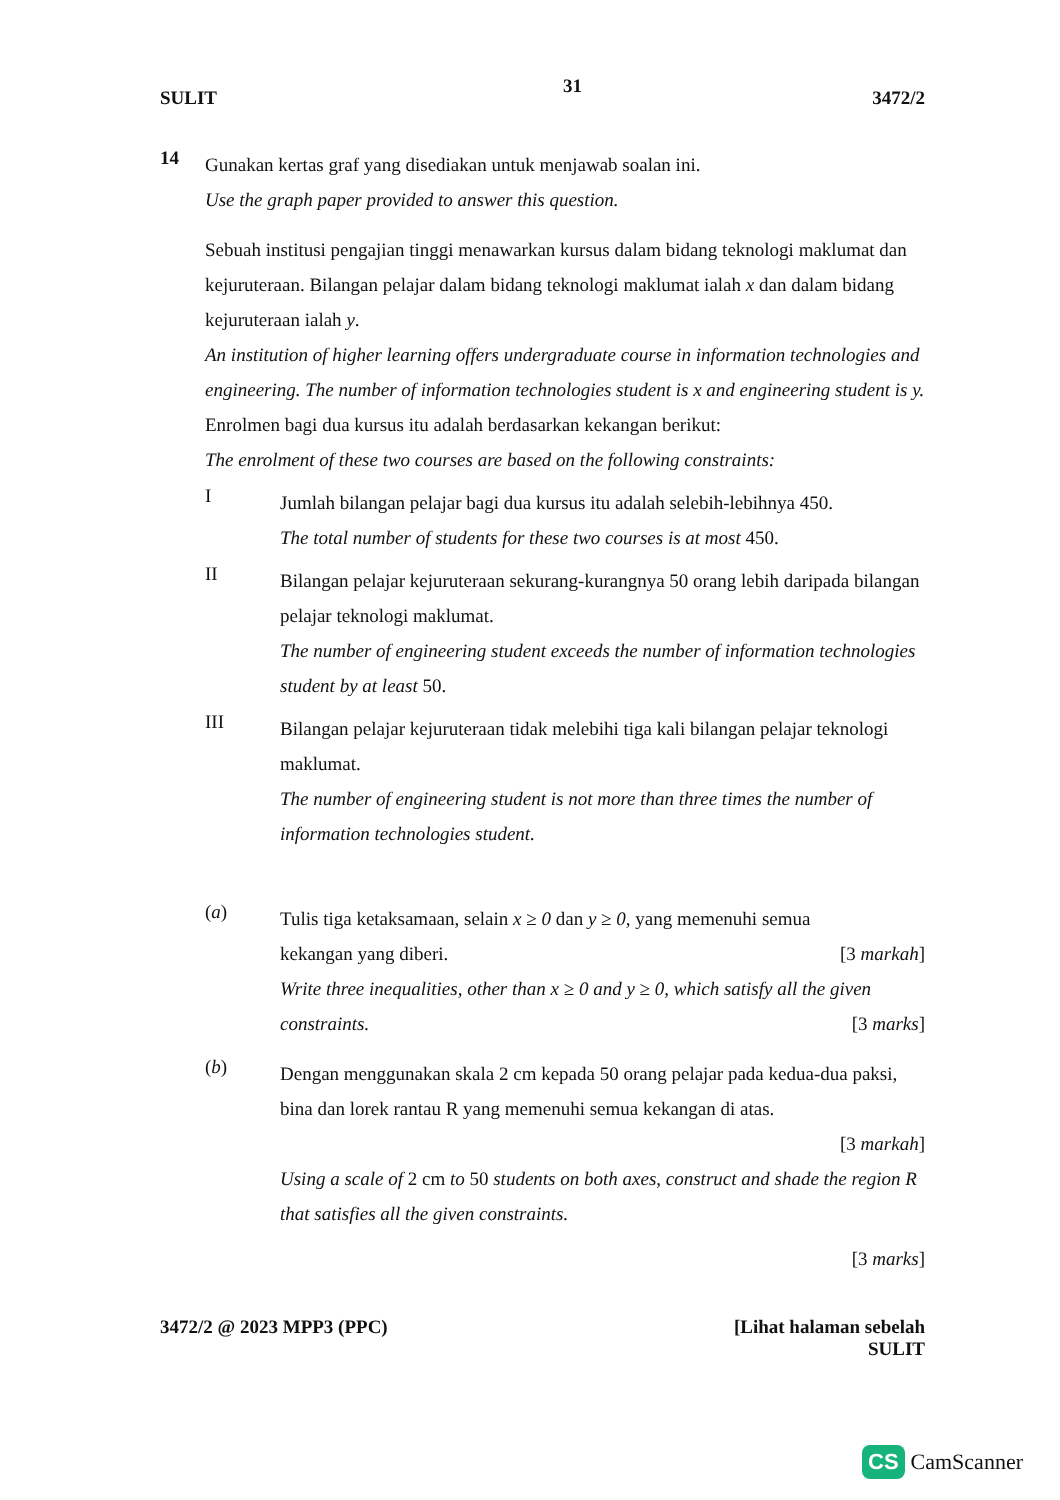31
SULIT 3472/2
14
Gunakan kertas graf yang disediakan untuk menjawab soalan ini.
Use the graph paper provided to answer this question.
Sebuah institusi pengajian tinggi menawarkan kursus dalam bidang teknologi maklumat dan kejuruteraan. Bilangan pelajar dalam bidang teknologi maklumat ialah x dan dalam bidang kejuruteraan ialah y.
An institution of higher learning offers undergraduate course in information technologies and engineering. The number of information technologies student is x and engineering student is y.
Enrolmen bagi dua kursus itu adalah berdasarkan kekangan berikut:
The enrolment of these two courses are based on the following constraints:
I
Jumlah bilangan pelajar bagi dua kursus itu adalah selebih-lebihnya 450.
The total number of students for these two courses is at most 450.
II
Bilangan pelajar kejuruteraan sekurang-kurangnya 50 orang lebih daripada bilangan pelajar teknologi maklumat.
The number of engineering student exceeds the number of information technologies student by at least 50.
III
Bilangan pelajar kejuruteraan tidak melebihi tiga kali bilangan pelajar teknologi maklumat.
The number of engineering student is not more than three times the number of information technologies student.
(a)
Tulis tiga ketaksamaan, selain x ≥ 0 dan y ≥ 0, yang memenuhi semua
kekangan yang diberi. [3 markah]
Write three inequalities, other than x ≥ 0 and y ≥ 0, which satisfy all the given
constraints. [3 marks]
(b)
Dengan menggunakan skala 2 cm kepada 50 orang pelajar pada kedua-dua paksi, bina dan lorek rantau R yang memenuhi semua kekangan di atas.
[3 markah]
Using a scale of 2 cm to 50 students on both axes, construct and shade the region R that satisfies all the given constraints.
[3 marks]
3472/2 @ 2023 MPP3 (PPC) [Lihat halaman sebelah
SULIT
CS CamScanner